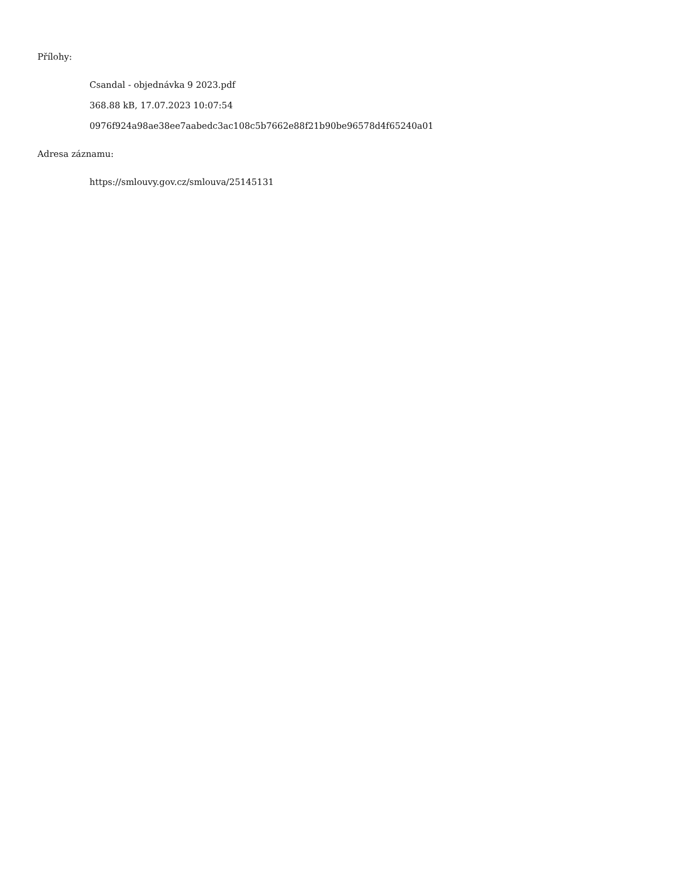Přílohy:
Csandal - objednávka 9 2023.pdf
368.88 kB, 17.07.2023 10:07:54
0976f924a98ae38ee7aabedc3ac108c5b7662e88f21b90be96578d4f65240a01
Adresa záznamu:
https://smlouvy.gov.cz/smlouva/25145131